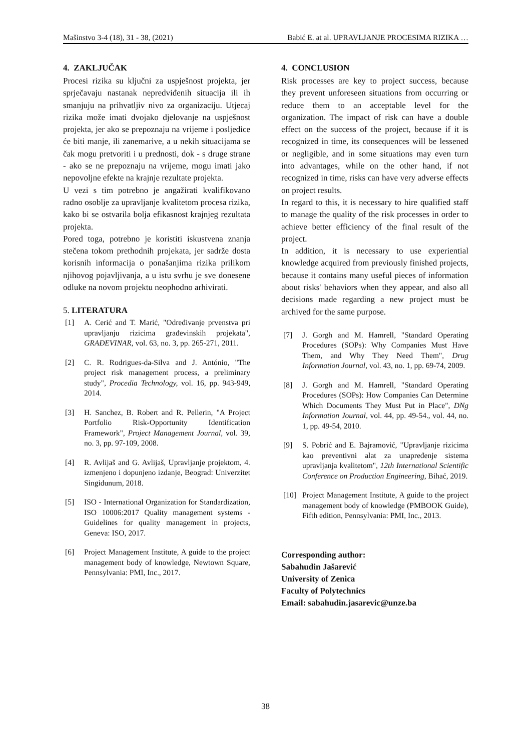Mašinstvo 3-4 (18), 31 - 38, (2021) Babić E. at al. UPRAVLJANJE PROCESIMA RIZIKA …
4. ZAKLJUČAK
Procesi rizika su ključni za uspješnost projekta, jer sprječavaju nastanak nepredviđenih situacija ili ih smanjuju na prihvatljiv nivo za organizaciju. Utjecaj rizika može imati dvojako djelovanje na uspješnost projekta, jer ako se prepoznaju na vrijeme i posljedice će biti manje, ili zanemarive, a u nekih situacijama se čak mogu pretvoriti i u prednosti, dok - s druge strane - ako se ne prepoznaju na vrijeme, mogu imati jako nepovoljne efekte na krajnje rezultate projekta.
U vezi s tim potrebno je angažirati kvalifikovano radno osoblje za upravljanje kvalitetom procesa rizika, kako bi se ostvarila bolja efikasnost krajnjeg rezultata projekta.
Pored toga, potrebno je koristiti iskustvena znanja stečena tokom prethodnih projekata, jer sadrže dosta korisnih informacija o ponašanjima rizika prilikom njihovog pojavljivanja, a u istu svrhu je sve donesene odluke na novom projektu neophodno arhivirati.
5. LITERATURA
[1] A. Cerić and T. Marić, "Određivanje prvenstva pri upravljanju rizicima građevinskih projekata", GRAĐEVINAR, vol. 63, no. 3, pp. 265-271, 2011.
[2] C. R. Rodrigues-da-Silva and J. António, "The project risk management process, a preliminary study", Procedia Technology, vol. 16, pp. 943-949, 2014.
[3] H. Sanchez, B. Robert and R. Pellerin, "A Project Portfolio Risk-Opportunity Identification Framework", Project Management Journal, vol. 39, no. 3, pp. 97-109, 2008.
[4] R. Avlijaš and G. Avlijaš, Upravljanje projektom, 4. izmenjeno i dopunjeno izdanje, Beograd: Univerzitet Singidunum, 2018.
[5] ISO - International Organization for Standardization, ISO 10006:2017 Quality management systems - Guidelines for quality management in projects, Geneva: ISO, 2017.
[6] Project Management Institute, A guide to the project management body of knowledge, Newtown Square, Pennsylvania: PMI, Inc., 2017.
4. CONCLUSION
Risk processes are key to project success, because they prevent unforeseen situations from occurring or reduce them to an acceptable level for the organization. The impact of risk can have a double effect on the success of the project, because if it is recognized in time, its consequences will be lessened or negligible, and in some situations may even turn into advantages, while on the other hand, if not recognized in time, risks can have very adverse effects on project results.
In regard to this, it is necessary to hire qualified staff to manage the quality of the risk processes in order to achieve better efficiency of the final result of the project.
In addition, it is necessary to use experiential knowledge acquired from previously finished projects, because it contains many useful pieces of information about risks' behaviors when they appear, and also all decisions made regarding a new project must be archived for the same purpose.
[7] J. Gorgh and M. Hamrell, "Standard Operating Procedures (SOPs): Why Companies Must Have Them, and Why They Need Them", Drug Information Journal, vol. 43, no. 1, pp. 69-74, 2009.
[8] J. Gorgh and M. Hamrell, "Standard Operating Procedures (SOPs): How Companies Can Determine Which Documents They Must Put in Place", DNg Information Journal, vol. 44, pp. 49-54., vol. 44, no. 1, pp. 49-54, 2010.
[9] S. Pobrić and E. Bajramović, "Upravljanje rizicima kao preventivni alat za unapređenje sistema upravljanja kvalitetom", 12th International Scientific Conference on Production Engineering, Bihać, 2019.
[10] Project Management Institute, A guide to the project management body of knowledge (PMBOOK Guide), Fifth edition, Pennsylvania: PMI, Inc., 2013.
Corresponding author:
Sabahudin Jašarević
University of Zenica
Faculty of Polytechnics
Email: sabahudin.jasarevic@unze.ba
38